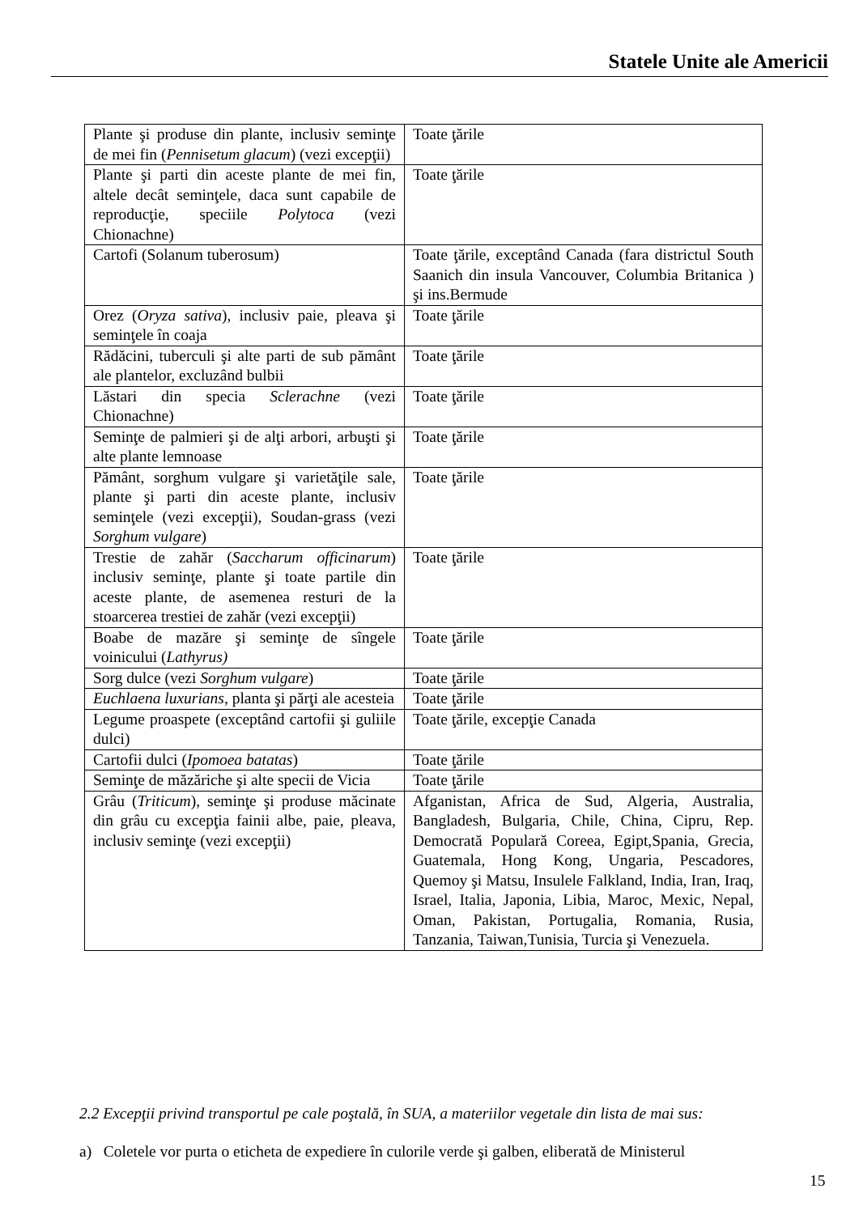Statele Unite ale Americii
| Plante şi produse din plante, inclusiv seminţe de mei fin ( Pennisetum glacum ) (vezi excepţii) | Toate ţările |
| Plante şi parti din aceste plante de mei fin, altele decât seminţele, daca sunt capabile de reproducţie, speciile Polytoca (vezi Chionachne) | Toate ţările |
| Cartofi (Solanum tuberosum) | Toate ţările, exceptând Canada (fara districtul South Saanich din insula Vancouver, Columbia Britanica ) şi ins.Bermude |
| Orez ( Oryza sativa ), inclusiv paie, pleava şi seminţele în coaja | Toate ţările |
| Rădăcini, tuberculi şi alte parti de sub pământ ale plantelor, excluzând bulbii | Toate ţările |
| Lăstari din specia Sclerachne (vezi Chionachne) | Toate ţările |
| Seminţe de palmieri şi de alţi arbori, arbuşti şi alte plante lemnoase | Toate ţările |
| Pământ, sorghum vulgare şi varietăţile sale, plante şi parti din aceste plante, inclusiv seminţele (vezi excepţii), Soudan-grass (vezi Sorghum vulgare ) | Toate ţările |
| Trestie de zahăr ( Saccharum officinarum ) inclusiv seminţe, plante şi toate partile din aceste plante, de asemenea resturi de la stoarcerea trestiei de zahăr (vezi excepţii) | Toate ţările |
| Boabe de mazăre şi seminţe de sîngele voinicului ( Lathyrus) | Toate ţările |
| Sorg dulce (vezi Sorghum vulgare ) | Toate ţările |
| Euchlaena luxurians , planta şi părţi ale acesteia | Toate ţările |
| Legume proaspete (exceptând cartofii şi guliile dulci) | Toate ţările, excepţie Canada |
| Cartofii dulci ( Ipomoea batatas ) | Toate ţările |
| Seminţe de măzăriche şi alte specii de Vicia | Toate ţările |
| Grâu ( Triticum ), seminţe şi produse măcinate din grâu cu excepţia fainii albe, paie, pleava, inclusiv seminţe (vezi excepţii) | Afganistan, Africa de Sud, Algeria, Australia, Bangladesh, Bulgaria, Chile, China, Cipru, Rep. Democrată Populară Coreea, Egipt,Spania, Grecia, Guatemala, Hong Kong, Ungaria, Pescadores, Quemoy şi Matsu, Insulele Falkland, India, Iran, Iraq, Israel, Italia, Japonia, Libia, Maroc, Mexic, Nepal, Oman, Pakistan, Portugalia, Romania, Rusia, Tanzania, Taiwan,Tunisia, Turcia şi Venezuela. |
2.2 Excepţii privind transportul pe cale poştală, în SUA, a materiilor vegetale din lista de mai sus:
a) Coletele vor purta o eticheta de expediere în culorile verde şi galben, eliberată de Ministerul
15